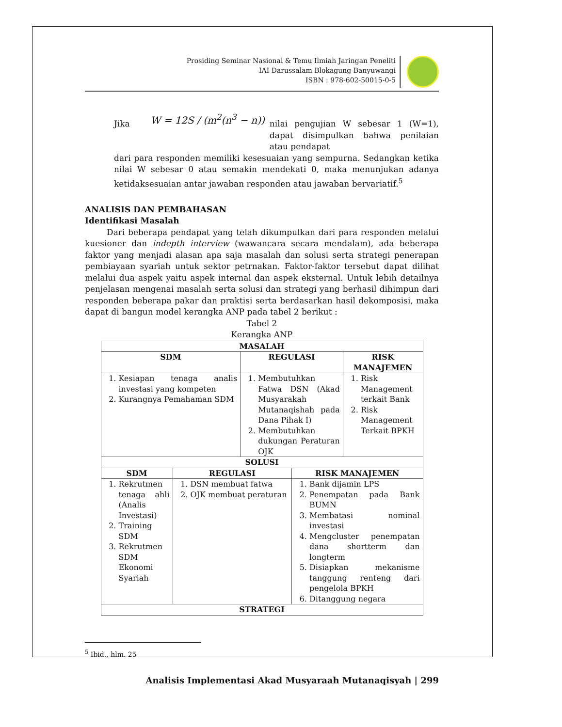Prosiding Seminar Nasional & Temu Ilmiah Jaringan Peneliti
IAI Darussalam Blokagung Banyuwangi
ISBN : 978-602-50015-0-5
Jika W = 12S / (m<sup>2</sup>(n<sup>3</sup> − n))
nilai pengujian W sebesar 1 (W=1), dapat disimpulkan bahwa penilaian atau pendapat
dari para responden memiliki kesesuaian yang sempurna. Sedangkan ketika nilai W sebesar 0 atau semakin mendekati 0, maka menunjukan adanya ketidaksesuaian antar jawaban responden atau jawaban bervariatif.<sup>5</sup>
ANALISIS DAN PEMBAHASAN
Identifikasi Masalah
Dari beberapa pendapat yang telah dikumpulkan dari para responden melalui kuesioner dan indepth interview (wawancara secara mendalam), ada beberapa faktor yang menjadi alasan apa saja masalah dan solusi serta strategi penerapan pembiayaan syariah untuk sektor petrnakan. Faktor-faktor tersebut dapat dilihat melalui dua aspek yaitu aspek internal dan aspek eksternal. Untuk lebih detailnya penjelasan mengenai masalah serta solusi dan strategi yang berhasil dihimpun dari responden beberapa pakar dan praktisi serta berdasarkan hasil dekomposisi, maka dapat di bangun model kerangka ANP pada tabel 2 berikut :
Tabel 2
Kerangka ANP
| MASALAH | | | | |
| --- | --- | --- | --- | --- |
| SDM | | REGULASI | | RISK MANAJEMEN |
| 1. Kesiapan tenaga analis investasi yang kompeten 2. Kurangnya Pemahaman SDM | | 1. Membutuhkan Fatwa DSN (Akad Musyarakah Mutanaqishah pada Dana Pihak I) 2. Membutuhkan dukungan Peraturan OJK | | 1. Risk Management terkait Bank 2. Risk Management Terkait BPKH |
| SOLUSI | | | | |
| SDM | REGULASI | | RISK MANAJEMEN | |
| 1. Rekrutmen tenaga ahli (Analis Investasi) 2. Training SDM 3. Rekrutmen SDM Ekonomi Syariah | 1. DSN membuat fatwa 2. OJK membuat peraturan | | 1. Bank dijamin LPS 2. Penempatan pada Bank BUMN 3. Membatasi nominal investasi 4. Mengcluster penempatan dana shortterm dan longterm 5. Disiapkan mekanisme tanggung renteng dari pengelola BPKH 6. Ditanggung negara | |
| STRATEGI | | | | |
<sup>5</sup> Ibid., hlm. 25
Analisis Implementasi Akad Musyaraah Mutanaqisyah | 299